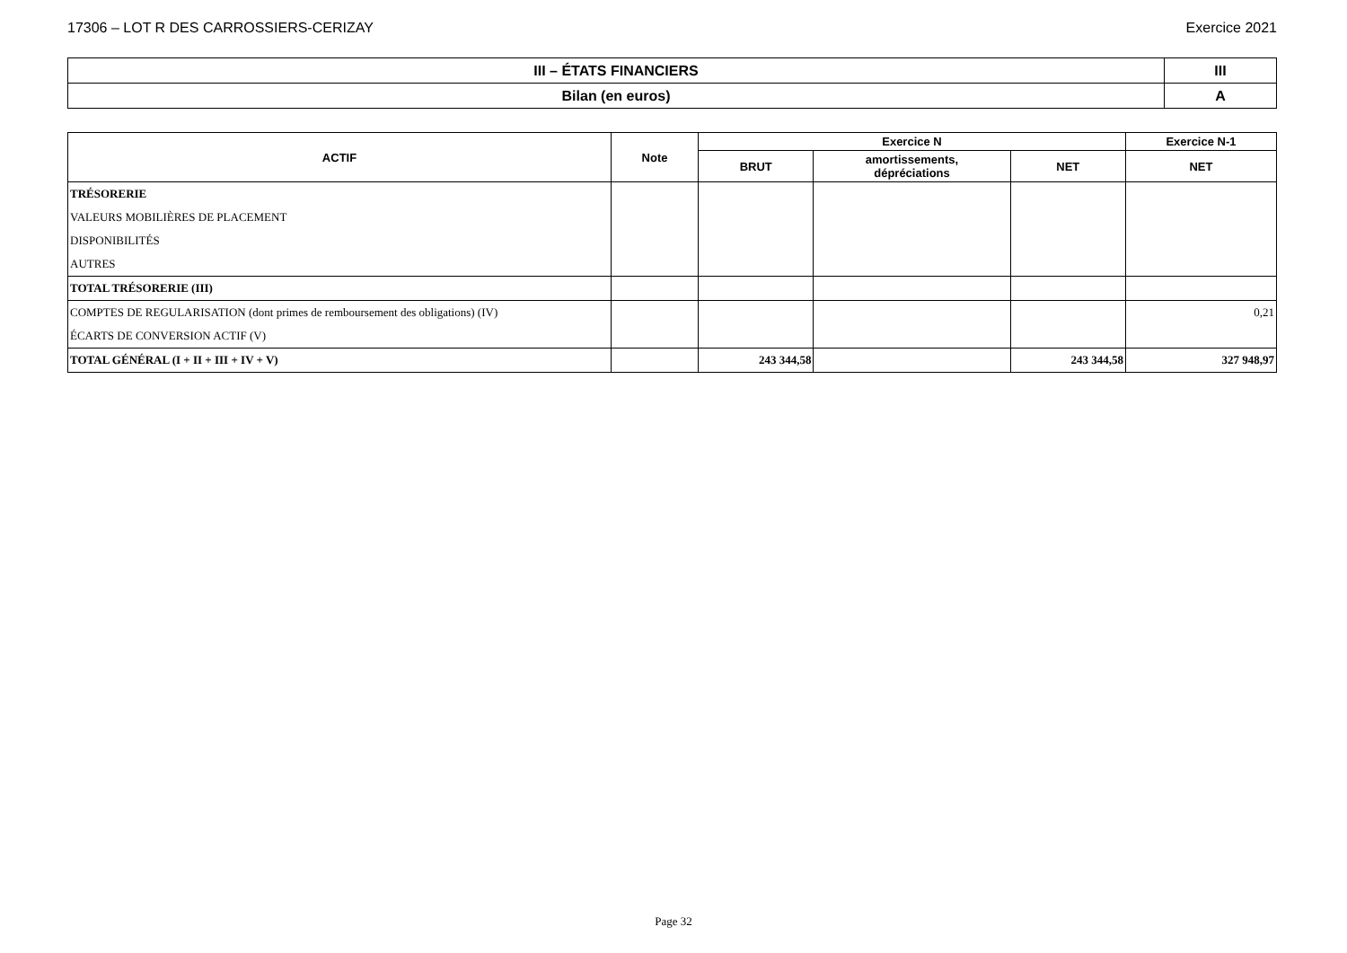17306 – LOT R DES CARROSSIERS-CERIZAY Exercice 2021
| III – ÉTATS FINANCIERS | III |
| Bilan (en euros) | A |
| ACTIF | Note | Exercice N | | | Exercice N-1 |
| --- | --- | --- | --- | --- | --- |
| | | BRUT | amortissements, dépréciations | NET | NET |
| TRÉSORERIE | | | | | |
| VALEURS MOBILIÈRES DE PLACEMENT | | | | | |
| DISPONIBILITÉS | | | | | |
| AUTRES | | | | | |
| TOTAL TRÉSORERIE (III) | | | | | |
| COMPTES DE REGULARISATION (dont primes de remboursement des obligations) (IV) | | | | | 0,21 |
| ÉCARTS DE CONVERSION ACTIF (V) | | | | | |
| TOTAL GÉNÉRAL (I + II + III + IV + V) | | 243 344,58 | | 243 344,58 | 327 948,97 |
Page 32